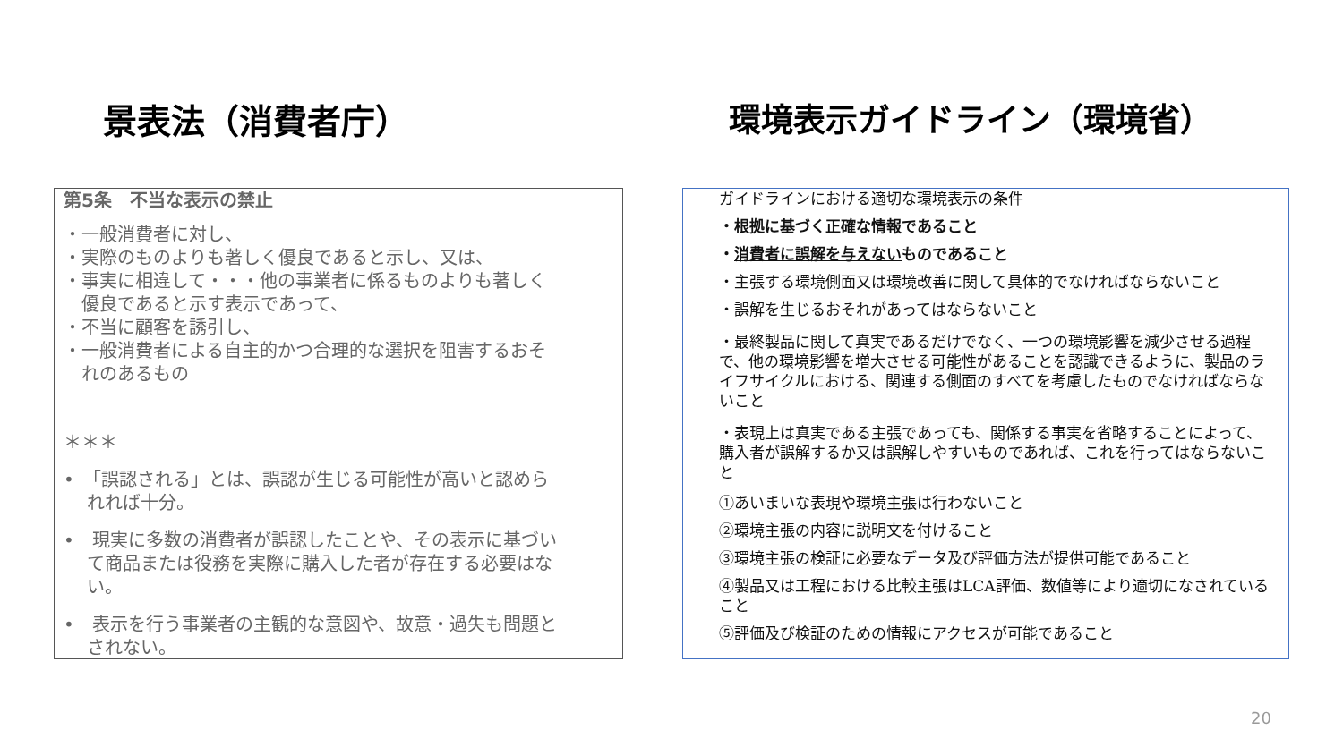景表法（消費者庁）
第5条　不当な表示の禁止
・一般消費者に対し、
・実際のものよりも著しく優良であると示し、又は、
・事実に相違して・・・他の事業者に係るものよりも著しく
　優良であると示す表示であって、
・不当に顧客を誘引し、
・一般消費者による自主的かつ合理的な選択を阻害するおそ
　れのあるもの
＊＊＊
•　「誤認される」とは、誤認が生じる可能性が高いと認めら
　 れれば十分。
•　現実に多数の消費者が誤認したことや、その表示に基づい
　 て商品または役務を実際に購入した者が存在する必要はな
　 い。
•　表示を行う事業者の主観的な意図や、故意・過失も問題と
　 されない。
環境表示ガイドライン（環境省）
ガイドラインにおける適切な環境表示の条件
・根拠に基づく正確な情報であること
・消費者に誤解を与えないものであること
・主張する環境側面又は環境改善に関して具体的でなければならないこと
・誤解を生じるおそれがあってはならないこと
・最終製品に関して真実であるだけでなく、一つの環境影響を減少させる過程で、他の環境影響を増大させる可能性があることを認識できるように、製品のライフサイクルにおける、関連する側面のすべてを考慮したものでなければならないこと
・表現上は真実である主張であっても、関係する事実を省略することによって、購入者が誤解するか又は誤解しやすいものであれば、これを行ってはならないこと
①あいまいな表現や環境主張は行わないこと
②環境主張の内容に説明文を付けること
③環境主張の検証に必要なデータ及び評価方法が提供可能であること
④製品又は工程における比較主張はLCA評価、数値等により適切になされていること
⑤評価及び検証のための情報にアクセスが可能であること
20